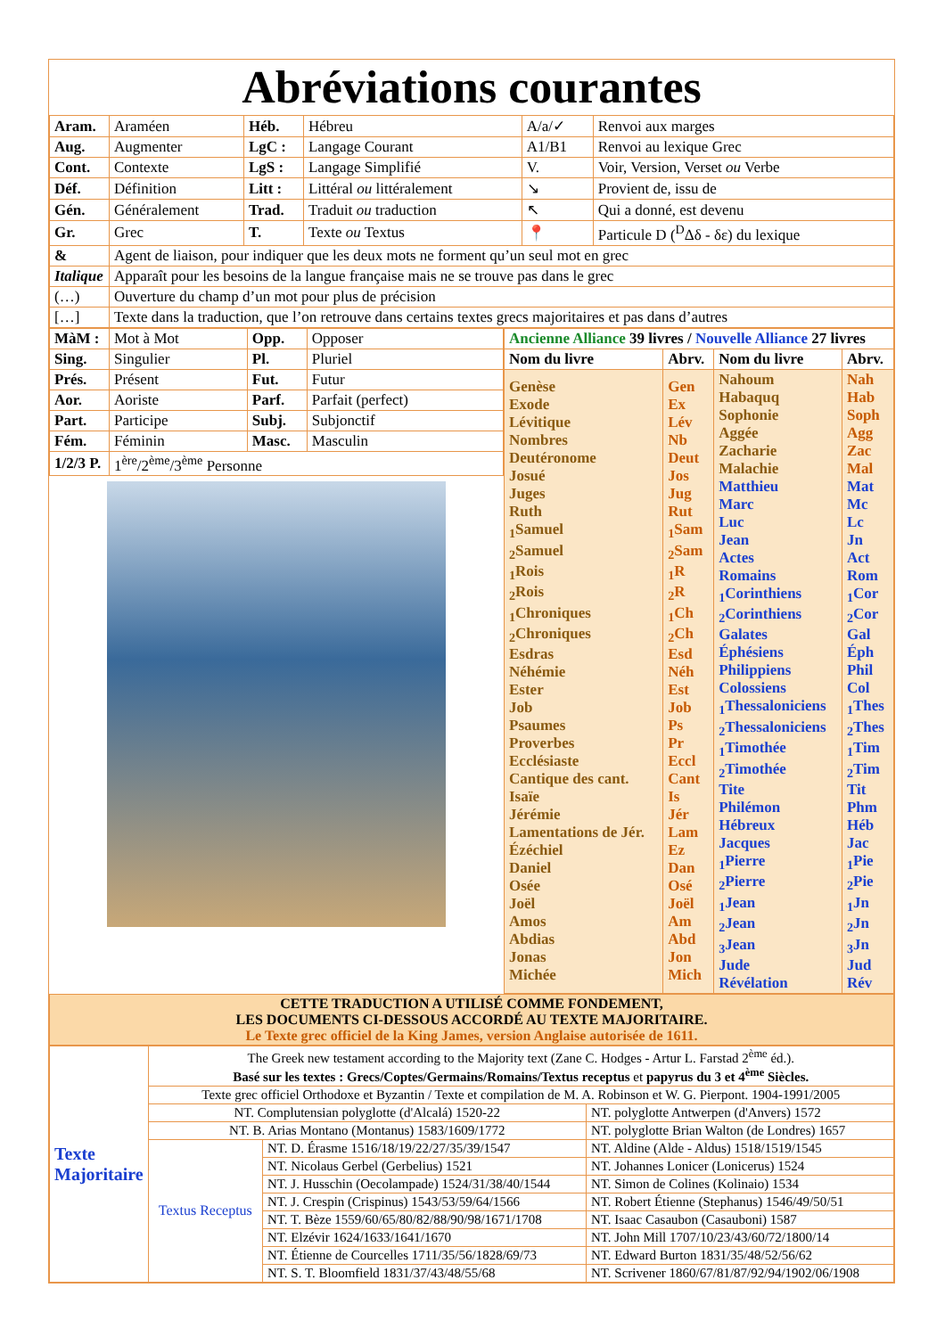Abréviations courantes
| Aram. | Araméen | Héb. | Hébreu | A/a/✓ | Renvoi aux marges |
| Aug. | Augmenter | LgC : | Langage Courant | A1/B1 | Renvoi au lexique Grec |
| Cont. | Contexte | LgS : | Langage Simplifié | V. | Voir, Version, Verset ou Verbe |
| Déf. | Définition | Litt : | Littéral ou littéralement | ↘ | Provient de, issu de |
| Gén. | Généralement | Trad. | Traduit ou traduction | ↖ | Qui a donné, est devenu |
| Gr. | Grec | T. | Texte ou Textus | 📍 | Particule D (<sup>D</sup>Δδ - δε) du lexique |
| & | Agent de liaison, pour indiquer que les deux mots ne forment qu’un seul mot en grec | | | | |
| Italique | Apparaît pour les besoins de la langue française mais ne se trouve pas dans le grec | | | | |
| (…) | Ouverture du champ d’un mot pour plus de précision | | | | |
| […] | Texte dans la traduction, que l’on retrouve dans certains textes grecs majoritaires et pas dans d’autres | | | | |
| MàM : | Mot à Mot | Opp. | Opposer |
| Sing. | Singulier | Pl. | Pluriel |
| Prés. | Présent | Fut. | Futur |
| Aor. | Aoriste | Parf. | Parfait (perfect) |
| Part. | Participe | Subj. | Subjonctif |
| Fém. | Féminin | Masc. | Masculin |
| 1/2/3 P. | 1<sup>ère</sup>/2<sup>ème</sup>/3<sup>ème</sup> Personne | | |
| Ancienne Alliance 39 livres / Nouvelle Alliance 27 livres | | | |
| Nom du livre | Abrv. | Nom du livre | Abrv. |
| Genèse Exode Lévitique Nombres Deutéronome Josué Juges Ruth <sub>1</sub>Samuel <sub>2</sub>Samuel <sub>1</sub>Rois <sub>2</sub>Rois <sub>1</sub>Chroniques <sub>2</sub>Chroniques Esdras Néhémie Ester Job Psaumes Proverbes Ecclésiaste Cantique des cant. Isaïe Jérémie Lamentations de Jér. Ézéchiel Daniel Osée Joël Amos Abdias Jonas Michée | Gen Ex Lév Nb Deut Jos Jug Rut <sub>1</sub>Sam <sub>2</sub>Sam <sub>1</sub>R <sub>2</sub>R <sub>1</sub>Ch <sub>2</sub>Ch Esd Néh Est Job Ps Pr Eccl Cant Is Jér Lam Ez Dan Osé Joël Am Abd Jon Mich | Nahoum Habaquq Sophonie Aggée Zacharie Malachie Matthieu Marc Luc Jean Actes Romains <sub>1</sub>Corinthiens <sub>2</sub>Corinthiens Galates Éphésiens Philippiens Colossiens <sub>1</sub>Thessaloniciens <sub>2</sub>Thessaloniciens <sub>1</sub>Timothée <sub>2</sub>Timothée Tite Philémon Hébreux Jacques <sub>1</sub>Pierre <sub>2</sub>Pierre <sub>1</sub>Jean <sub>2</sub>Jean <sub>3</sub>Jean Jude Révélation | Nah Hab Soph Agg Zac Mal Mat Mc Lc Jn Act Rom <sub>1</sub>Cor <sub>2</sub>Cor Gal Éph Phil Col <sub>1</sub>Thes <sub>2</sub>Thes <sub>1</sub>Tim <sub>2</sub>Tim Tit Phm Héb Jac <sub>1</sub>Pie <sub>2</sub>Pie <sub>1</sub>Jn <sub>2</sub>Jn <sub>3</sub>Jn Jud Rév |
| CETTE TRADUCTION A UTILISÉ COMME FONDEMENT, LES DOCUMENTS CI-DESSOUS ACCORDÉ AU TEXTE MAJORITAIRE. Le Texte grec officiel de la King James, version Anglaise autorisée de 1611. |
| Texte Majoritaire | The Greek new testament according to the Majority text (Zane C. Hodges - Artur L. Farstad 2<sup>ème</sup> éd.). Basé sur les textes : Grecs/Coptes/Germains/Romains/Textus receptus et papyrus du 3 et 4<sup>ème</sup> Siècles. | | |
| | Texte grec officiel Orthodoxe et Byzantin / Texte et compilation de M. A. Robinson et W. G. Pierpont. 1904-1991/2005 | | |
| | NT. Complutensian polyglotte (d'Alcalá) 1520-22 | | NT. polyglotte Antwerpen (d'Anvers) 1572 |
| | NT. B. Arias Montano (Montanus) 1583/1609/1772 | | NT. polyglotte Brian Walton (de Londres) 1657 |
| | Textus Receptus | NT. D. Érasme 1516/18/19/22/27/35/39/1547 | NT. Aldine (Alde - Aldus) 1518/1519/1545 |
| | | NT. Nicolaus Gerbel (Gerbelius) 1521 | NT. Johannes Lonicer (Lonicerus) 1524 |
| | | NT. J. Husschin (Oecolampade) 1524/31/38/40/1544 | NT. Simon de Colines (Kolinaio) 1534 |
| | | NT. J. Crespin (Crispinus) 1543/53/59/64/1566 | NT. Robert Étienne (Stephanus) 1546/49/50/51 |
| | | NT. T. Bèze 1559/60/65/80/82/88/90/98/1671/1708 | NT. Isaac Casaubon (Casauboni) 1587 |
| | | NT. Elzévir 1624/1633/1641/1670 | NT. John Mill 1707/10/23/43/60/72/1800/14 |
| | | NT. Étienne de Courcelles 1711/35/56/1828/69/73 | NT. Edward Burton 1831/35/48/52/56/62 |
| | | NT. S. T. Bloomfield 1831/37/43/48/55/68 | NT. Scrivener 1860/67/81/87/92/94/1902/06/1908 |